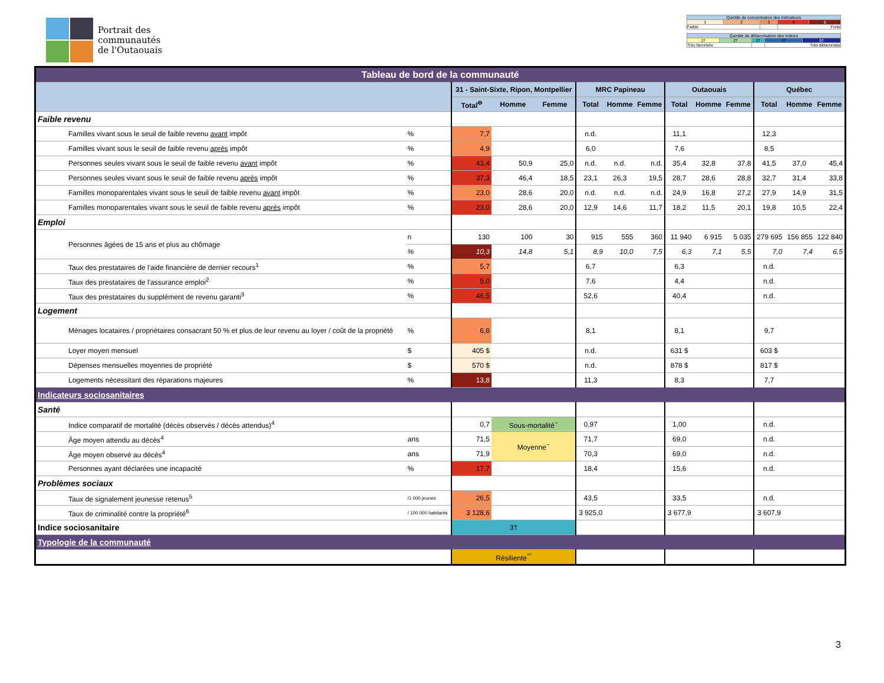Portrait des
communautés
de l'Outaouais
| Quintile de concentration des indicateurs | | | | |
| 1 | 2 | 3 | 4 | 5 |
| Faible | | | Forte | |
| Quintile de défavorisation des indices | | | | |
| 1† | 2† | 3† | 4† | 5† |
| Très favorisée | | | Très défavorisée | |
| Tableau de bord de la communauté | | | | | | | | | | | | | |
| | | 31 - Saint-Sixte, Ripon, Montpellier | | | MRC Papineau | | | Outaouais | | | Québec | | |
| | | Total<sup>Φ</sup> | Homme | Femme | Total | Homme | Femme | Total | Homme | Femme | Total | Homme | Femme |
| Faible revenu | | | | | | | | | | | | | |
| Familles vivant sous le seuil de faible revenu avant impôt | % | 7,7 | | | n.d. | | | 11,1 | | | 12,3 | | |
| Familles vivant sous le seuil de faible revenu après impôt | % | 4,9 | | | 6,0 | | | 7,6 | | | 8,5 | | |
| Personnes seules vivant sous le seuil de faible revenu avant impôt | % | 43,4 | 50,9 | 25,0 | n.d. | n.d. | n.d. | 35,4 | 32,8 | 37,8 | 41,5 | 37,0 | 45,4 |
| Personnes seules vivant sous le seuil de faible revenu après impôt | % | 37,3 | 46,4 | 18,5 | 23,1 | 26,3 | 19,5 | 28,7 | 28,6 | 28,8 | 32,7 | 31,4 | 33,8 |
| Familles monoparentales vivant sous le seuil de faible revenu avant impôt | % | 23,0 | 28,6 | 20,0 | n.d. | n.d. | n.d. | 24,9 | 16,8 | 27,2 | 27,9 | 14,9 | 31,5 |
| Familles monoparentales vivant sous le seuil de faible revenu après impôt | % | 23,0 | 28,6 | 20,0 | 12,9 | 14,6 | 11,7 | 18,2 | 11,5 | 20,1 | 19,8 | 10,5 | 22,4 |
| Emploi | | | | | | | | | | | | | |
| Personnes âgées de 15 ans et plus au chômage | n | 130 | 100 | 30 | 915 | 555 | 360 | 11 940 | 6 915 | 5 035 | 279 695 | 156 855 | 122 840 |
| | % | 10,3 | 14,8 | 5,1 | 8,9 | 10,0 | 7,5 | 6,3 | 7,1 | 5,5 | 7,0 | 7,4 | 6,5 |
| Taux des prestataires de l'aide financière de dernier recours<sup>1</sup> | % | 5,7 | | | 6,7 | | | 6,3 | | | n.d. | | |
| Taux des prestataires de l'assurance emploi<sup>2</sup> | % | 5,0 | | | 7,6 | | | 4,4 | | | n.d. | | |
| Taux des prestataires du supplément de revenu garanti<sup>3</sup> | % | 46,5 | | | 52,6 | | | 40,4 | | | n.d. | | |
| Logement | | | | | | | | | | | | | |
| Ménages locataires / propriétaires consacrant 50 % et plus de leur revenu au loyer / coût de la propriété | % | 6,8 | | | 8,1 | | | 8,1 | | | 9,7 | | |
| Loyer moyen mensuel | $ | 405 $ | | | n.d. | | | 631 $ | | | 603 $ | | |
| Dépenses mensuelles moyennes de propriété | $ | 570 $ | | | n.d. | | | 878 $ | | | 817 $ | | |
| Logements nécessitant des réparations majeures | % | 13,8 | | | 11,3 | | | 8,3 | | | 7,7 | | |
| Indicateurs sociosanitaires | | | | | | | | | | | | | |
| Santé | | | | | | | | | | | | | |
| Indice comparatif de mortalité (décès observés / décès attendus)<sup>4</sup> | | 0,7 | Sous-mortalité<sup>~</sup> | | 0,97 | | | 1,00 | | | n.d. | | |
| Âge moyen attendu au décès<sup>4</sup> | ans | 71,5 | Moyenne<sup>~</sup> | | 71,7 | | | 69,0 | | | n.d. | | |
| Âge moyen observé au décès<sup>4</sup> | ans | 71,9 | | | 70,3 | | | 69,0 | | | n.d. | | |
| Personnes ayant déclarées une incapacité | % | 17,7 | | | 18,4 | | | 15,6 | | | n.d. | | |
| Problèmes sociaux | | | | | | | | | | | | | |
| Taux de signalement jeunesse retenus<sup>5</sup> | /1 000 jeunes | 26,5 | | | 43,5 | | | 33,5 | | | n.d. | | |
| Taux de criminalité contre la propriété<sup>6</sup> | / 100 000 habitants | 3 128,6 | | | 3 925,0 | | | 3 677,9 | | | 3 607,9 | | |
| Indice sociosanitaire | | 3† | | | | | | | | | | | |
| Typologie de la communauté | | | | | | | | | | | | | |
| | | Résiliente<sup>°°</sup> | | | | | | | | | | | |
3